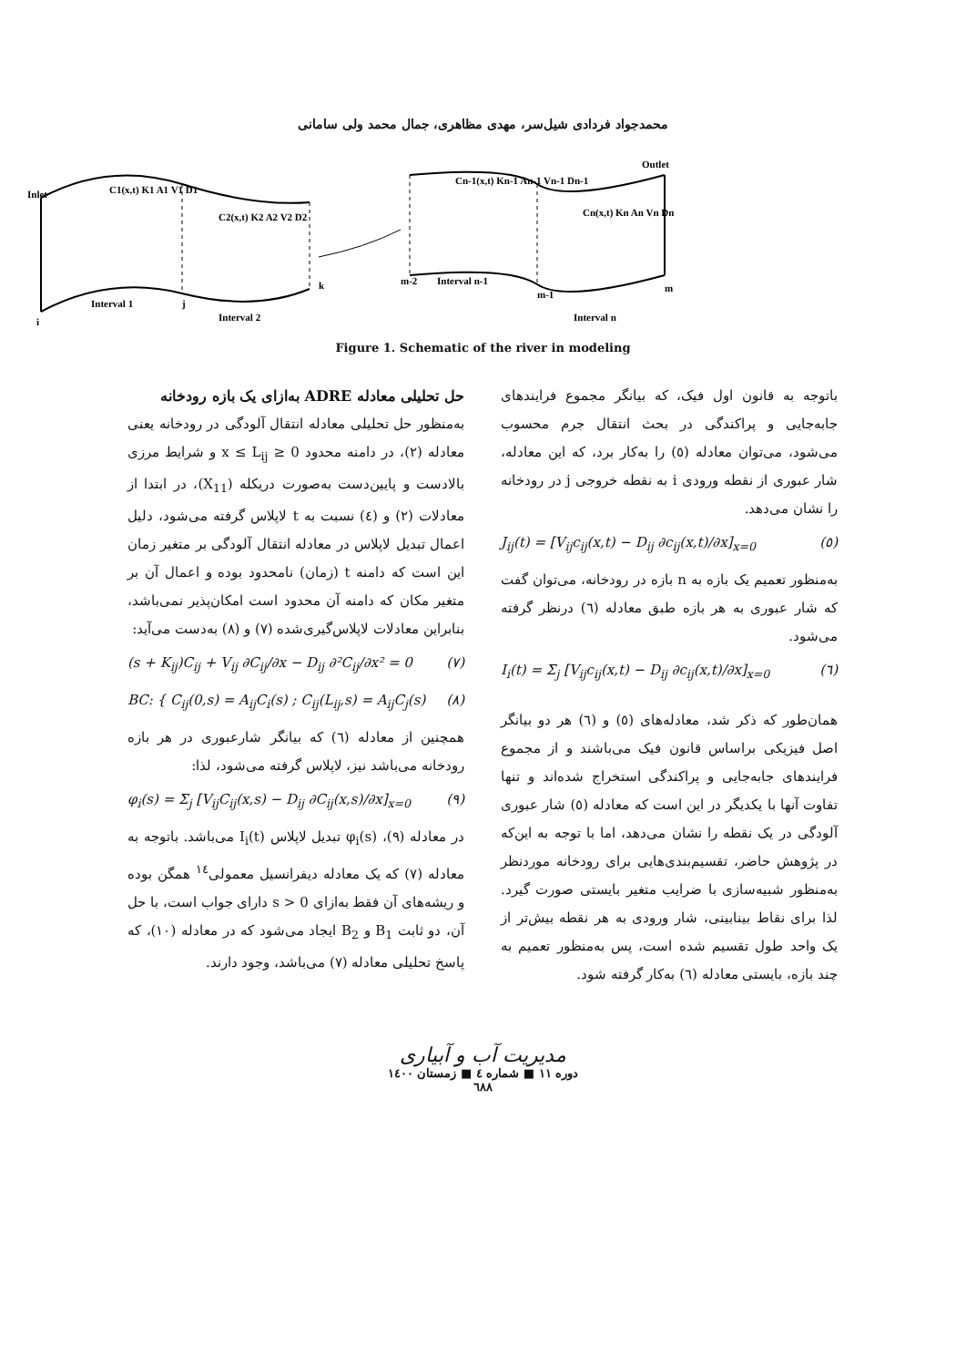محمدجواد فردادی شیل‌سر، مهدی مظاهری، جمال محمد ولی سامانی
Inlet
C1(x,t) K1 A1 V1 D1
C2(x,t) K2 A2 V2 D2
Cn-1(x,t) Kn-1 An-1 Vn-1 Dn-1
Cn(x,t) Kn An Vn Dn
Outlet
Interval 1
Interval 2
Interval n-1
Interval n
i
j
k
m-2
m-1
m
Figure 1. Schematic of the river in modeling
حل تحلیلی معادله ADRE به‌ازای یک بازه رودخانه
به‌منظور حل تحلیلی معادله انتقال آلودگی در رودخانه یعنی معادله (۲)، در دامنه محدود 0 ≤ x ≤ L<sub>ij</sub> و شرایط مرزی بالادست و پایین‌دست به‌صورت دریکله (X<sub>11</sub>)، در ابتدا از معادلات (۲) و (٤) نسبت به t لاپلاس گرفته می‌شود، دلیل اعمال تبدیل لاپلاس در معادله انتقال آلودگی بر متغیر زمان این است که دامنه t (زمان) نامحدود بوده و اعمال آن بر متغیر مکان که دامنه آن محدود است امکان‌پذیر نمی‌باشد، بنابراین معادلات لاپلاس‌گیری‌شده (۷) و (۸) به‌دست می‌آید:
(s + K<sub>ij</sub>)C<sub>ij</sub> + V<sub>ij</sub> ∂C<sub>ij</sub>/∂x − D<sub>ij</sub> ∂²C<sub>ij</sub>/∂x² = 0 (۷)
BC: { C<sub>ij</sub>(0,s) = A<sub>ij</sub>C<sub>i</sub>(s) ; C<sub>ij</sub>(L<sub>ij</sub>,s) = A<sub>ij</sub>C<sub>j</sub>(s) (۸)
همچنین از معادله (٦) که بیانگر شارعبوری در هر بازه رودخانه می‌باشد نیز، لاپلاس گرفته می‌شود، لذا:
φ<sub>i</sub>(s) = Σ<sub>j</sub> [V<sub>ij</sub>C<sub>ij</sub>(x,s) − D<sub>ij</sub> ∂C<sub>ij</sub>(x,s)/∂x]<sub>x=0</sub> (۹)
در معادله (۹)، φ<sub>i</sub>(s) تبدیل لاپلاس I<sub>i</sub>(t) می‌باشد. باتوجه به معادله (۷) که یک معادله دیفرانسیل معمولی<sup>١٤</sup> همگن بوده و ریشه‌های آن فقط به‌ازای s > 0 دارای جواب است، با حل آن، دو ثابت B<sub>1</sub> و B<sub>2</sub> ایجاد می‌شود که در معادله (۱۰)، که پاسخ تحلیلی معادله (۷) می‌باشد، وجود دارند.
باتوجه به قانون اول فیک، که بیانگر مجموع فرایندهای جابه‌جایی و پراکندگی در بحث انتقال جرم محسوب می‌شود، می‌توان معادله (٥) را به‌کار برد، که این معادله، شار عبوری از نقطه ورودی i به نقطه خروجی j در رودخانه را نشان می‌دهد.
J<sub>ij</sub>(t) = [V<sub>ij</sub>c<sub>ij</sub>(x,t) − D<sub>ij</sub> ∂c<sub>ij</sub>(x,t)/∂x]<sub>x=0</sub> (٥)
به‌منظور تعمیم یک بازه به n بازه در رودخانه، می‌توان گفت که شار عبوری به هر بازه طبق معادله (٦) درنظر گرفته می‌شود.
I<sub>i</sub>(t) = Σ<sub>j</sub> [V<sub>ij</sub>c<sub>ij</sub>(x,t) − D<sub>ij</sub> ∂c<sub>ij</sub>(x,t)/∂x]<sub>x=0</sub> (٦)
همان‌طور که ذکر شد، معادله‌های (٥) و (٦) هر دو بیانگر اصل فیزیکی براساس قانون فیک می‌باشند و از مجموع فرایندهای جابه‌جایی و پراکندگی استخراج شده‌اند و تنها تفاوت آنها با یکدیگر در این است که معادله (٥) شار عبوری آلودگی در یک نقطه را نشان می‌دهد، اما با توجه به این‌که در پژوهش حاضر، تقسیم‌بندی‌هایی برای رودخانه موردنظر به‌منظور شبیه‌سازی با ضرایب متغیر بایستی صورت گیرد. لذا برای نقاط بینابینی، شار ورودی به هر نقطه بیش‌تر از یک واحد طول تقسیم شده است، پس به‌منظور تعمیم به چند بازه، بایستی معادله (٦) به‌کار گرفته شود.
مدیریت آب و آبیاری
دوره ۱۱ ■ شماره ٤ ■ زمستان ۱٤۰۰
٦٨٨